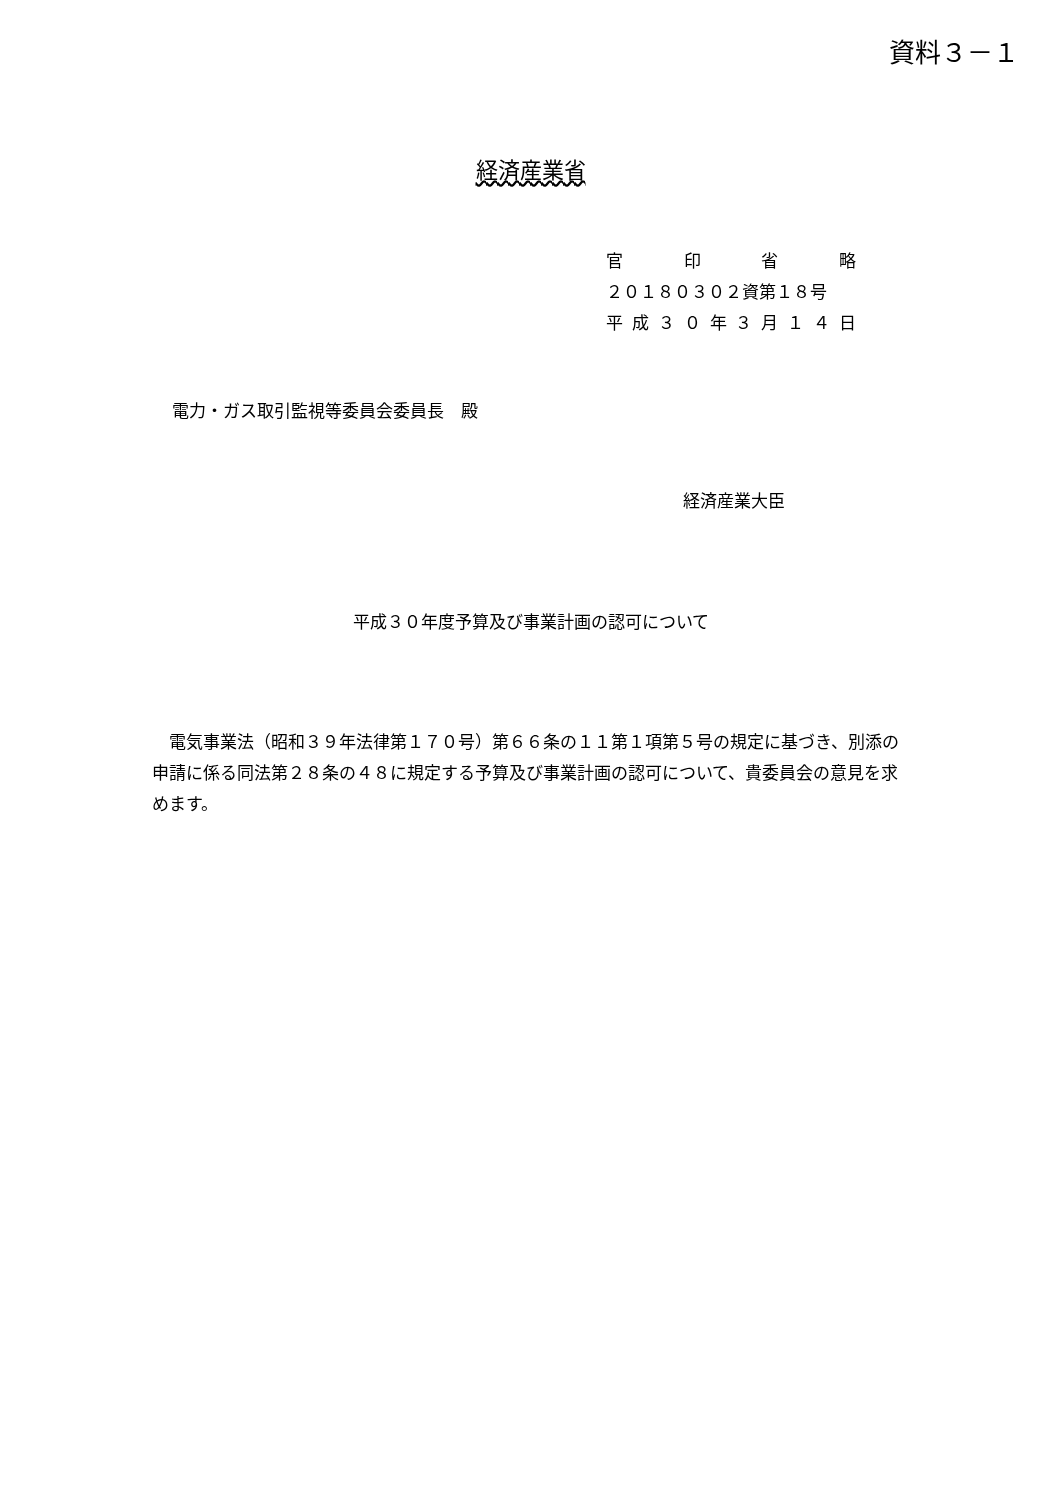資料３－１
経済産業省
官印省略
２０１８０３０２資第１８号
平成 ３０ 年 ３ 月 １４ 日
電力・ガス取引監視等委員会委員長　殿
経済産業大臣
平成３０年度予算及び事業計画の認可について
電気事業法（昭和３９年法律第１７０号）第６６条の１１第１項第５号の規定に基づき、別添の申請に係る同法第２８条の４８に規定する予算及び事業計画の認可について、貴委員会の意見を求めます。